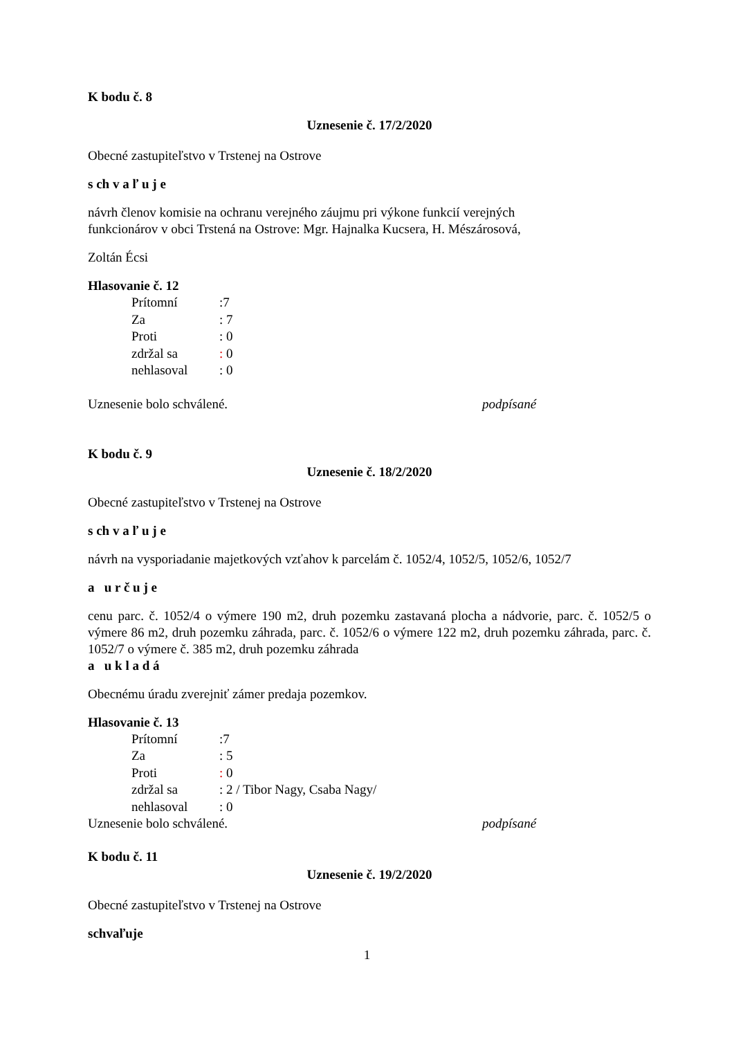K bodu č. 8
Uznesenie č. 17/2/2020
Obecné zastupiteľstvo v Trstenej na Ostrove
s ch v a ľ u j e
návrh členov komisie na ochranu verejného záujmu pri výkone funkcií verejných
funkcionárov v obci Trstená na Ostrove: Mgr. Hajnalka Kucsera, H. Mészárosová,
Zoltán Écsi
Hlasovanie č. 12
| Prítomní | :7 |
| Za | : 7 |
| Proti | : 0 |
| zdržal sa | : 0 |
| nehlasoval | : 0 |
Uznesenie bolo schválené. podpísané
K bodu č. 9
Uznesenie č. 18/2/2020
Obecné zastupiteľstvo v Trstenej na Ostrove
s ch v a ľ u j e
návrh na vysporiadanie majetkových vzťahov k parcelám č. 1052/4, 1052/5, 1052/6, 1052/7
a u r č u j e
cenu parc. č. 1052/4 o výmere 190 m2, druh pozemku zastavaná plocha a nádvorie, parc. č. 1052/5 o výmere 86 m2, druh pozemku záhrada, parc. č. 1052/6 o výmere 122 m2, druh pozemku záhrada, parc. č. 1052/7 o výmere č. 385 m2, druh pozemku záhrada
a u k l a d á
Obecnému úradu zverejniť zámer predaja pozemkov.
Hlasovanie č. 13
| Prítomní | :7 |
| Za | : 5 |
| Proti | : 0 |
| zdržal sa | : 2 / Tibor Nagy, Csaba Nagy/ |
| nehlasoval | : 0 |
Uznesenie bolo schválené. podpísané
K bodu č. 11
Uznesenie č. 19/2/2020
Obecné zastupiteľstvo v Trstenej na Ostrove
schvaľuje
1